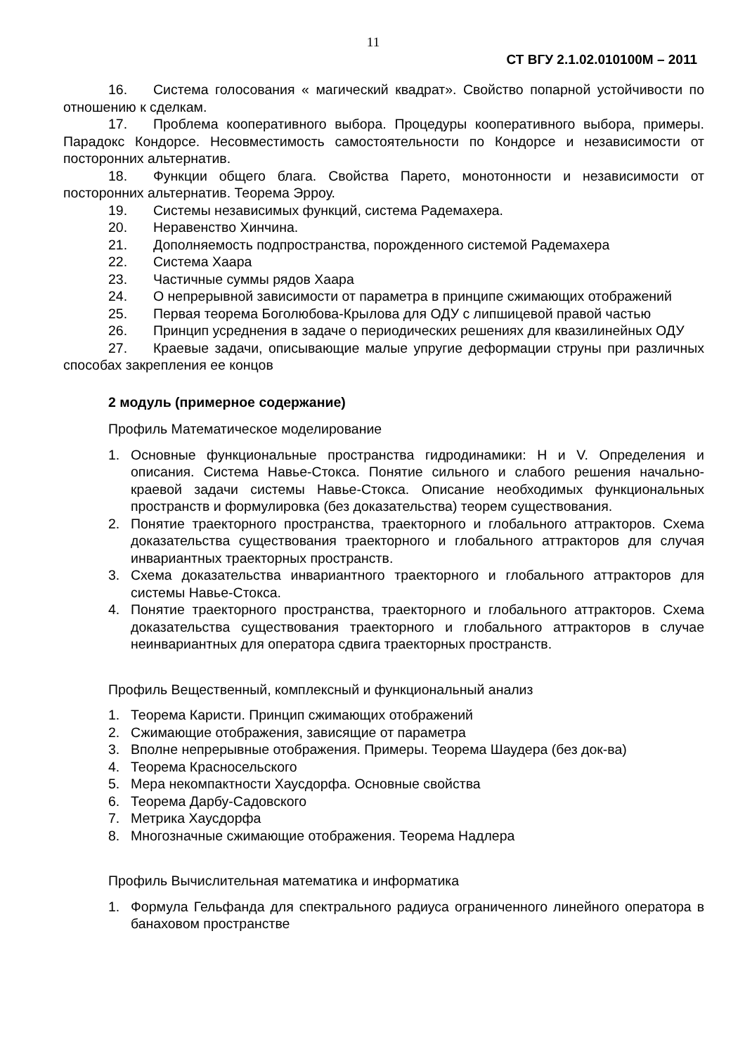11
СТ ВГУ 2.1.02.010100М – 2011
16. Система голосования « магический квадрат». Свойство попарной устойчивости по отношению к сделкам.
17. Проблема кооперативного выбора. Процедуры кооперативного выбора, примеры. Парадокс Кондорсе. Несовместимость самостоятельности по Кондорсе и независимости от посторонних альтернатив.
18. Функции общего блага. Свойства Парето, монотонности и независимости от посторонних альтернатив. Теорема Эрроу.
19. Системы независимых функций, система Радемахера.
20. Неравенство Хинчина.
21. Дополняемость подпространства, порожденного системой Радемахера
22. Система Хаара
23. Частичные суммы рядов Хаара
24. О непрерывной зависимости от параметра в принципе сжимающих отображений
25. Первая теорема Боголюбова-Крылова для ОДУ с липшицевой правой частью
26. Принцип усреднения в задаче о периодических решениях для квазилинейных ОДУ
27. Краевые задачи, описывающие малые упругие деформации струны при различных способах закрепления ее концов
2 модуль (примерное содержание)
Профиль Математическое моделирование
1. Основные функциональные пространства гидродинамики: H и V. Определения и описания. Система Навье-Стокса. Понятие сильного и слабого решения начально-краевой задачи системы Навье-Стокса. Описание необходимых функциональных пространств и формулировка (без доказательства) теорем существования.
2. Понятие траекторного пространства, траекторного и глобального аттракторов. Схема доказательства существования траекторного и глобального аттракторов для случая инвариантных траекторных пространств.
3. Схема доказательства инвариантного траекторного и глобального аттракторов для системы Навье-Стокса.
4. Понятие траекторного пространства, траекторного и глобального аттракторов. Схема доказательства существования траекторного и глобального аттракторов в случае неинвариантных для оператора сдвига траекторных пространств.
Профиль Вещественный, комплексный и функциональный анализ
1. Теорема Каристи. Принцип сжимающих отображений
2. Сжимающие отображения, зависящие от параметра
3. Вполне непрерывные отображения. Примеры. Теорема Шаудера (без док-ва)
4. Теорема Красносельского
5. Мера некомпактности Хаусдорфа. Основные свойства
6. Теорема Дарбу-Садовского
7. Метрика Хаусдорфа
8. Многозначные сжимающие отображения. Теорема Надлера
Профиль Вычислительная математика и информатика
1. Формула Гельфанда для спектрального радиуса ограниченного линейного оператора в банаховом пространстве